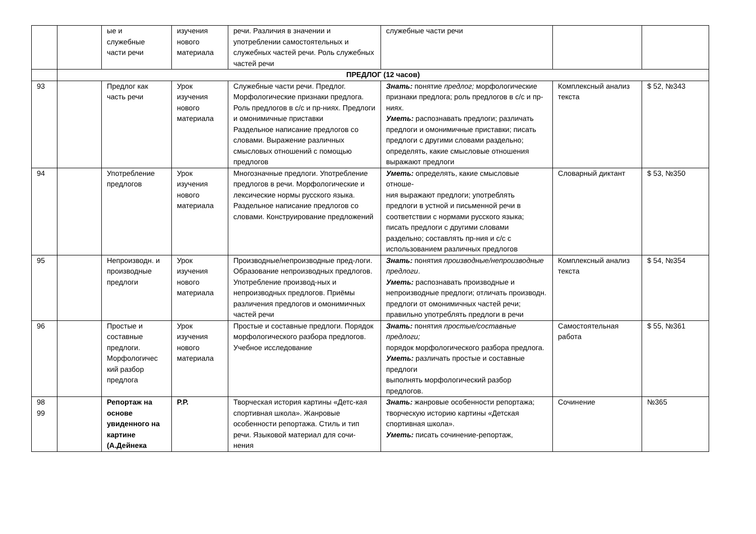| | | ые и служебные части речи | изучения нового материала | речи. Различия в значении и употреблении самостоятельных и служебных частей речи. Роль служебных частей речи | служебные части речи | | |
| | ПРЕДЛОГ (12 часов) | | | | | | |
| 93 | | Предлог как часть речи | Урок изучения нового материала | Служебные части речи. Предлог. Морфологические признаки предлога. Роль предлогов в с/с и пр-ниях. Предлоги и омонимичные приставки Раздельное написание предлогов со словами. Выражение различных смысловых отношений с помощью предлогов | Знать: понятие предлог; морфологические признаки предлога; роль предлогов в с/с и пр-ниях. Уметь: распознавать предлоги; различать предлоги и омонимичные приставки; писать предлоги с другими словами раздельно; определять, какие смысловые отношения выражают предлоги | Комплексный анализ текста | $ 52, №343 |
| 94 | | Употребление предлогов | Урок изучения нового материала | Многозначные предлоги. Употребление предлогов в речи. Морфологические и лексические нормы русского языка. Раздельное написание предлогов со словами. Конструирование предложений | Уметь: определять, какие смысловые отноше- ния выражают предлоги; употреблять предлоги в устной и письменной речи в соответствии с нормами русского языка; писать предлоги с другими словами раздельно; составлять пр-ния и с/с с использованием различных предлогов | Словарный диктант | $ 53, №350 |
| 95 | | Непроизводн. и производные предлоги | Урок изучения нового материала | Производные/непроизводные пред-логи. Образование непроизводных предлогов. Употребление производ-ных и непроизводных предлогов. Приёмы различения предлогов и омонимичных частей речи | Знать: понятия производные/непроизводные предлоги . Уметь: распознавать производные и непроизводные предлоги; отличать производн. предлоги от омонимичных частей речи; правильно употреблять предлоги в речи | Комплексный анализ текста | $ 54, №354 |
| 96 | | Простые и составные предлоги. Морфологичес кий разбор предлога | Урок изучения нового материала | Простые и составные предлоги. Порядок морфологического разбора предлогов. Учебное исследование | Знать: понятия простые/составные предлоги; порядок морфологического разбора предлога. Уметь: различать простые и составные предлоги выполнять морфологический разбор предлогов. | Самостоятельная работа | $ 55, №361 |
| 98 99 | | Репортаж на основе увиденного на картине (А.Дейнека | Р.Р. | Творческая история картины «Детс-кая спортивная школа». Жанровые особенности репортажа. Стиль и тип речи. Языковой материал для сочи-нения | Знать: жанровые особенности репортажа; творческую историю картины «Детская спортивная школа». Уметь: писать сочинение-репортаж, | Сочинение | №365 |